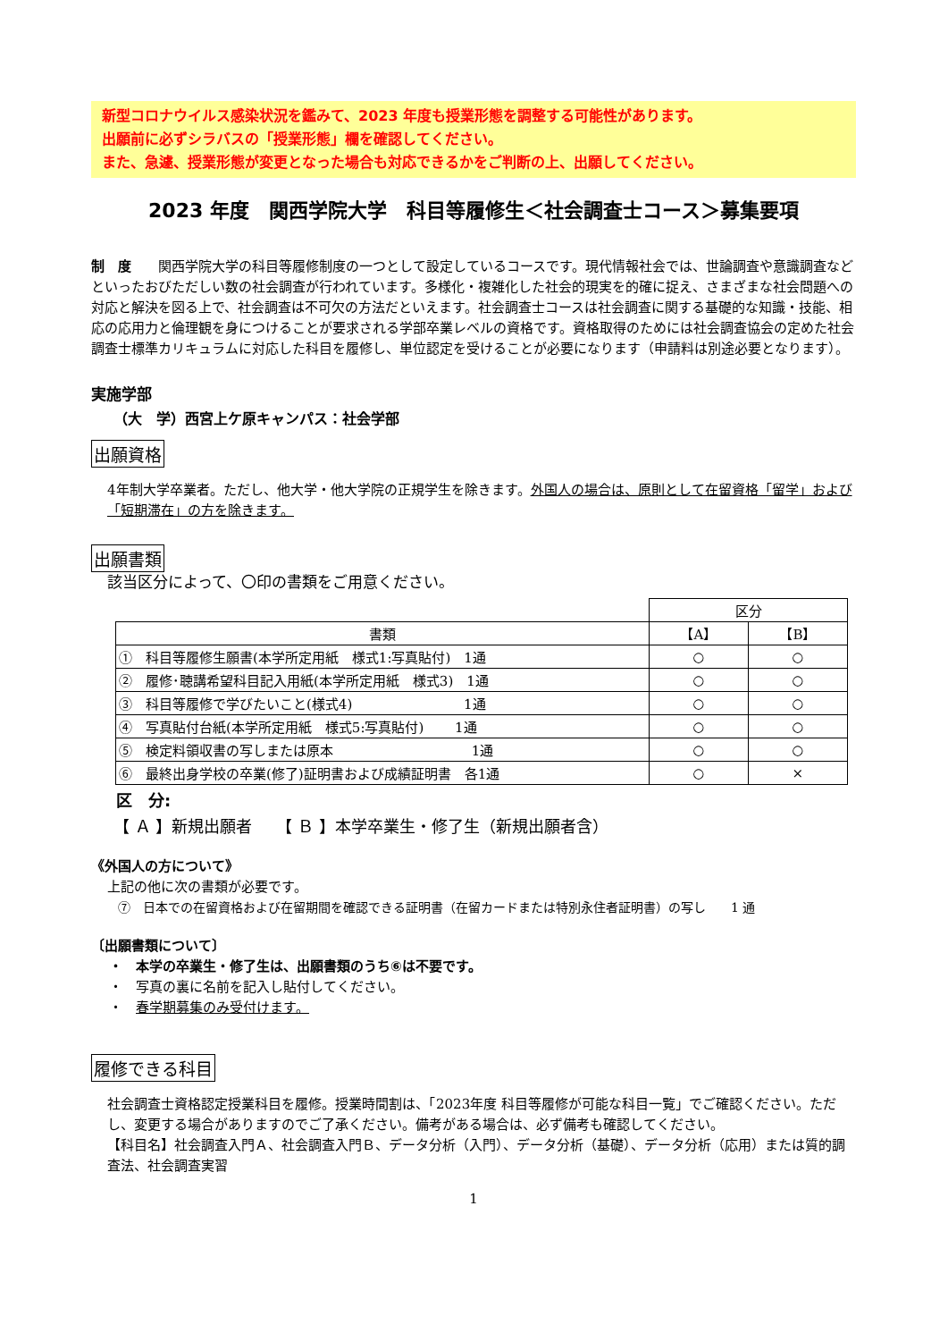新型コロナウイルス感染状況を鑑みて、2023 年度も授業形態を調整する可能性があります。
出願前に必ずシラバスの「授業形態」欄を確認してください。
また、急遽、授業形態が変更となった場合も対応できるかをご判断の上、出願してください。
2023 年度　関西学院大学　科目等履修生＜社会調査士コース＞募集要項
制　度　　関西学院大学の科目等履修制度の一つとして設定しているコースです。現代情報社会では、世論調査や意識調査などといったおびただしい数の社会調査が行われています。多様化・複雑化した社会的現実を的確に捉え、さまざまな社会問題への対応と解決を図る上で、社会調査は不可欠の方法だといえます。社会調査士コースは社会調査に関する基礎的な知識・技能、相応の応用力と倫理観を身につけることが要求される学部卒業レベルの資格です。資格取得のためには社会調査協会の定めた社会調査士標準カリキュラムに対応した科目を履修し、単位認定を受けることが必要になります（申請料は別途必要となります）。
実施学部
（大　学）西宮上ケ原キャンパス：社会学部
出願資格
4年制大学卒業者。ただし、他大学・他大学院の正規学生を除きます。外国人の場合は、原則として在留資格「留学」および「短期滞在」の方を除きます。
出願書類
該当区分によって、〇印の書類をご用意ください。
| | 区分 | |
| 書類 | 【A】 | 【B】 |
| ① 科目等履修生願書(本学所定用紙 様式1:写真貼付) 1通 | ○ | ○ |
| ② 履修･聴講希望科目記入用紙(本学所定用紙 様式3) 1通 | ○ | ○ |
| ③ 科目等履修で学びたいこと(様式4) 1通 | ○ | ○ |
| ④ 写真貼付台紙(本学所定用紙 様式5:写真貼付) 1通 | ○ | ○ |
| ⑤ 検定料領収書の写しまたは原本 1通 | ○ | ○ |
| ⑥ 最終出身学校の卒業(修了)証明書および成績証明書 各1通 | ○ | × |
区　分:
【 Ａ 】新規出願者　　【 Ｂ 】本学卒業生・修了生（新規出願者含）
《外国人の方について》
上記の他に次の書類が必要です。
⑦　日本での在留資格および在留期間を確認できる証明書（在留カードまたは特別永住者証明書）の写し　　1 通
〔出願書類について〕
・　本学の卒業生・修了生は、出願書類のうち⑥は不要です。
・　写真の裏に名前を記入し貼付してください。
・　春学期募集のみ受付けます。
履修できる科目
社会調査士資格認定授業科目を履修。授業時間割は、「2023年度 科目等履修が可能な科目一覧」でご確認ください。ただし、変更する場合がありますのでご了承ください。備考がある場合は、必ず備考も確認してください。
【科目名】社会調査入門Ａ、社会調査入門Ｂ、データ分析（入門）、データ分析（基礎）、データ分析（応用）または質的調査法、社会調査実習
1